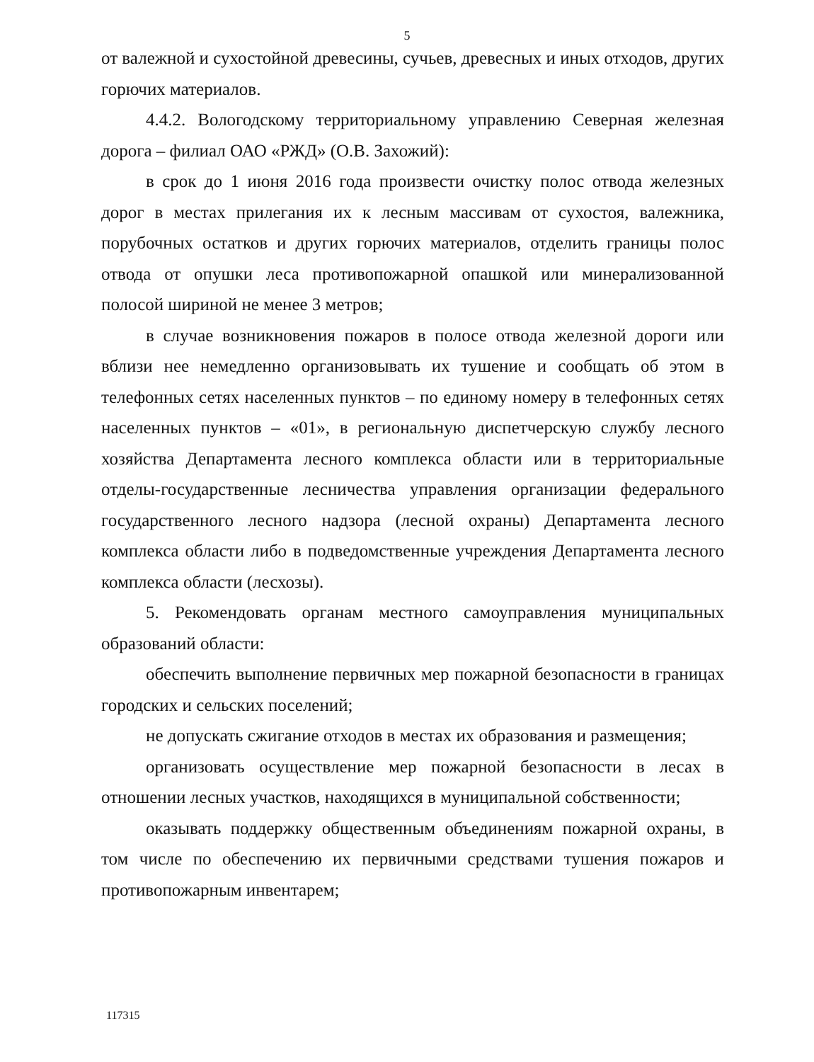5
от валежной и сухостойной древесины, сучьев, древесных и иных отходов, других горючих материалов.
4.4.2. Вологодскому территориальному управлению Северная железная дорога – филиал ОАО «РЖД» (О.В. Захожий):
в срок до 1 июня 2016 года произвести очистку полос отвода железных дорог в местах прилегания их к лесным массивам от сухостоя, валежника, порубочных остатков и других горючих материалов, отделить границы полос отвода от опушки леса противопожарной опашкой или минерализованной полосой шириной не менее 3 метров;
в случае возникновения пожаров в полосе отвода железной дороги или вблизи нее немедленно организовывать их тушение и сообщать об этом в телефонных сетях населенных пунктов – по единому номеру в телефонных сетях населенных пунктов – «01», в региональную диспетчерскую службу лесного хозяйства Департамента лесного комплекса области или в территориальные отделы-государственные лесничества управления организации федерального государственного лесного надзора (лесной охраны) Департамента лесного комплекса области либо в подведомственные учреждения Департамента лесного комплекса области (лесхозы).
5. Рекомендовать органам местного самоуправления муниципальных образований области:
обеспечить выполнение первичных мер пожарной безопасности в границах городских и сельских поселений;
не допускать сжигание отходов в местах их образования и размещения;
организовать осуществление мер пожарной безопасности в лесах в отношении лесных участков, находящихся в муниципальной собственности;
оказывать поддержку общественным объединениям пожарной охраны, в том числе по обеспечению их первичными средствами тушения пожаров и противопожарным инвентарем;
117315